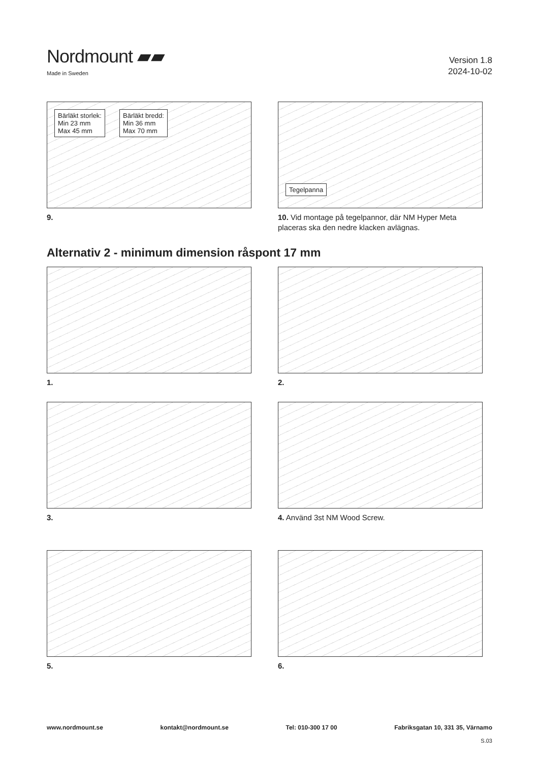Nordmount ▰▰
Made in Sweden
Version 1.8
2024-10-02
Bärläkt storlek:
Min 23 mm
Max 45 mm Bärläkt bredd:
Min 36 mm
Max 70 mm
9.
Tegelpanna
10. Vid montage på tegelpannor, där NM Hyper Meta placeras ska den nedre klacken avlägnas.
Alternativ 2 - minimum dimension råspont 17 mm
1.
2.
3.
4. Använd 3st NM Wood Screw.
5.
6.
www.nordmount.se kontakt@nordmount.se Tel: 010-300 17 00 Fabriksgatan 10, 331 35, Värnamo
S.03